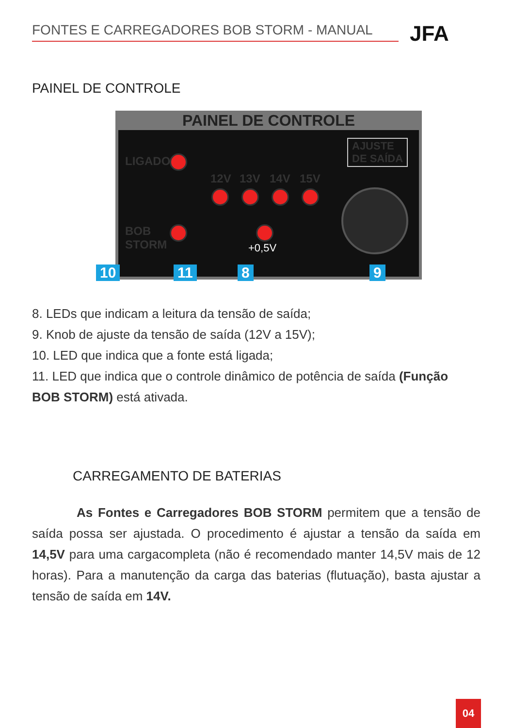FONTES E CARREGADORES BOB STORM - MANUAL JFA
PAINEL DE CONTROLE
PAINEL DE CONTROLE
LIGADO
BOB
STORM
AJUSTE
DE SAÍDA
12V 13V 14V 15V
+0,5V
10 11 8 9
8. LEDs que indicam a leitura da tensão de saída;
9. Knob de ajuste da tensão de saída (12V a 15V);
10. LED que indica que a fonte está ligada;
11. LED que indica que o controle dinâmico de potência de saída (Função BOB STORM) está ativada.
CARREGAMENTO DE BATERIAS
As Fontes e Carregadores BOB STORM permitem que a tensão de saída possa ser ajustada. O procedimento é ajustar a tensão da saída em 14,5V para uma cargacompleta (não é recomendado manter 14,5V mais de 12 horas). Para a manutenção da carga das baterias (flutuação), basta ajustar a tensão de saída em 14V.
04